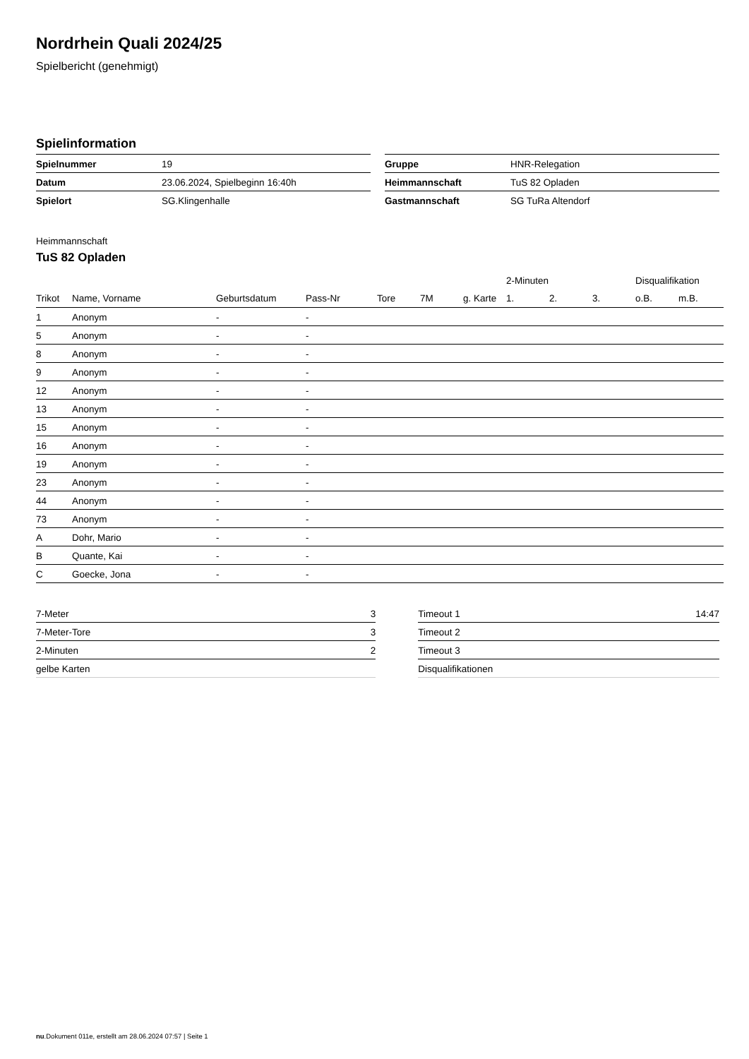Nordrhein Quali 2024/25
Spielbericht (genehmigt)
Spielinformation
| Spielnummer | 19 |
| Datum | 23.06.2024, Spielbeginn 16:40h |
| Spielort | SG.Klingenhalle |
| Gruppe | HNR-Relegation |
| Heimmannschaft | TuS 82 Opladen |
| Gastmannschaft | SG TuRa Altendorf |
Heimmannschaft
TuS 82 Opladen
| | | | | | | | 2-Minuten | | | Disqualifikation | |
| --- | --- | --- | --- | --- | --- | --- | --- | --- | --- | --- | --- |
| Trikot | Name, Vorname | Geburtsdatum | Pass-Nr | Tore | 7M | g. Karte | 1. | 2. | 3. | o.B. | m.B. |
| 1 | Anonym | - | - | | | | | | | | |
| 5 | Anonym | - | - | | | | | | | | |
| 8 | Anonym | - | - | | | | | | | | |
| 9 | Anonym | - | - | | | | | | | | |
| 12 | Anonym | - | - | | | | | | | | |
| 13 | Anonym | - | - | | | | | | | | |
| 15 | Anonym | - | - | | | | | | | | |
| 16 | Anonym | - | - | | | | | | | | |
| 19 | Anonym | - | - | | | | | | | | |
| 23 | Anonym | - | - | | | | | | | | |
| 44 | Anonym | - | - | | | | | | | | |
| 73 | Anonym | - | - | | | | | | | | |
| A | Dohr, Mario | - | - | | | | | | | | |
| B | Quante, Kai | - | - | | | | | | | | |
| C | Goecke, Jona | - | - | | | | | | | | |
| 7-Meter | 3 |
| 7-Meter-Tore | 3 |
| 2-Minuten | 2 |
| gelbe Karten | |
| Timeout 1 | 14:47 |
| Timeout 2 | |
| Timeout 3 | |
| Disqualifikationen | |
nu.Dokument 011e, erstellt am 28.06.2024 07:57 | Seite 1